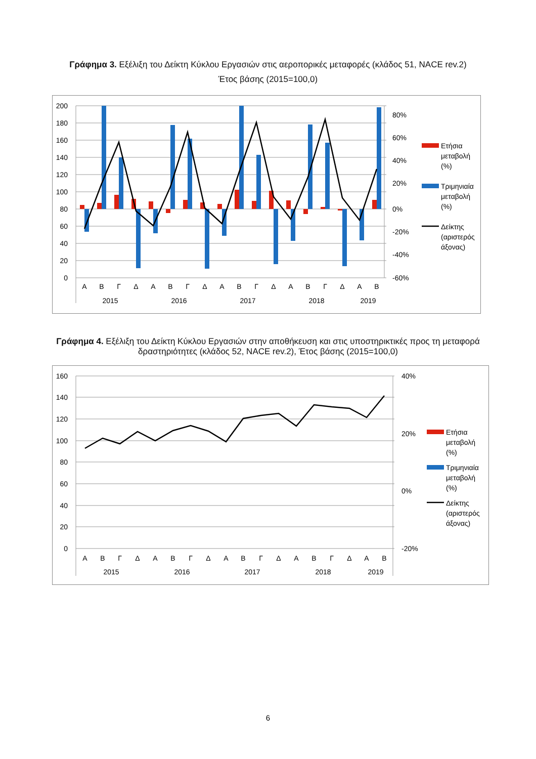Γράφημα 3. Εξέλιξη του Δείκτη Κύκλου Εργασιών στις αεροπορικές μεταφορές (κλάδος 51, NACE rev.2)
Έτος βάσης (2015=100,0)
200
180
160
140
120
100
80
60
40
20
0
80%
60%
40%
20%
0%
-20%
-40%
-60%
Α
Β
Γ
Δ
Α
Β
Γ
Δ
Α
Β
Γ
Δ
Α
Β
Γ
Δ
Α
Β
2015
2016
2017
2018
2019
Ετήσια
μεταβολή
(%)
Τριμηνιαία
μεταβολή
(%)
Δείκτης
(αριστερός
άξονας)
Γράφημα 4. Εξέλιξη του Δείκτη Κύκλου Εργασιών στην αποθήκευση και στις υποστηρικτικές προς τη μεταφορά
δραστηριότητες (κλάδος 52, NACE rev.2), Έτος βάσης (2015=100,0)
160
140
120
100
80
60
40
20
0
40%
20%
0%
-20%
Α
Β
Γ
Δ
Α
Β
Γ
Δ
Α
Β
Γ
Δ
Α
Β
Γ
Δ
Α
Β
2015
2016
2017
2018
2019
Ετήσια
μεταβολή
(%)
Τριμηνιαία
μεταβολή
(%)
Δείκτης
(αριστερός
άξονας)
6